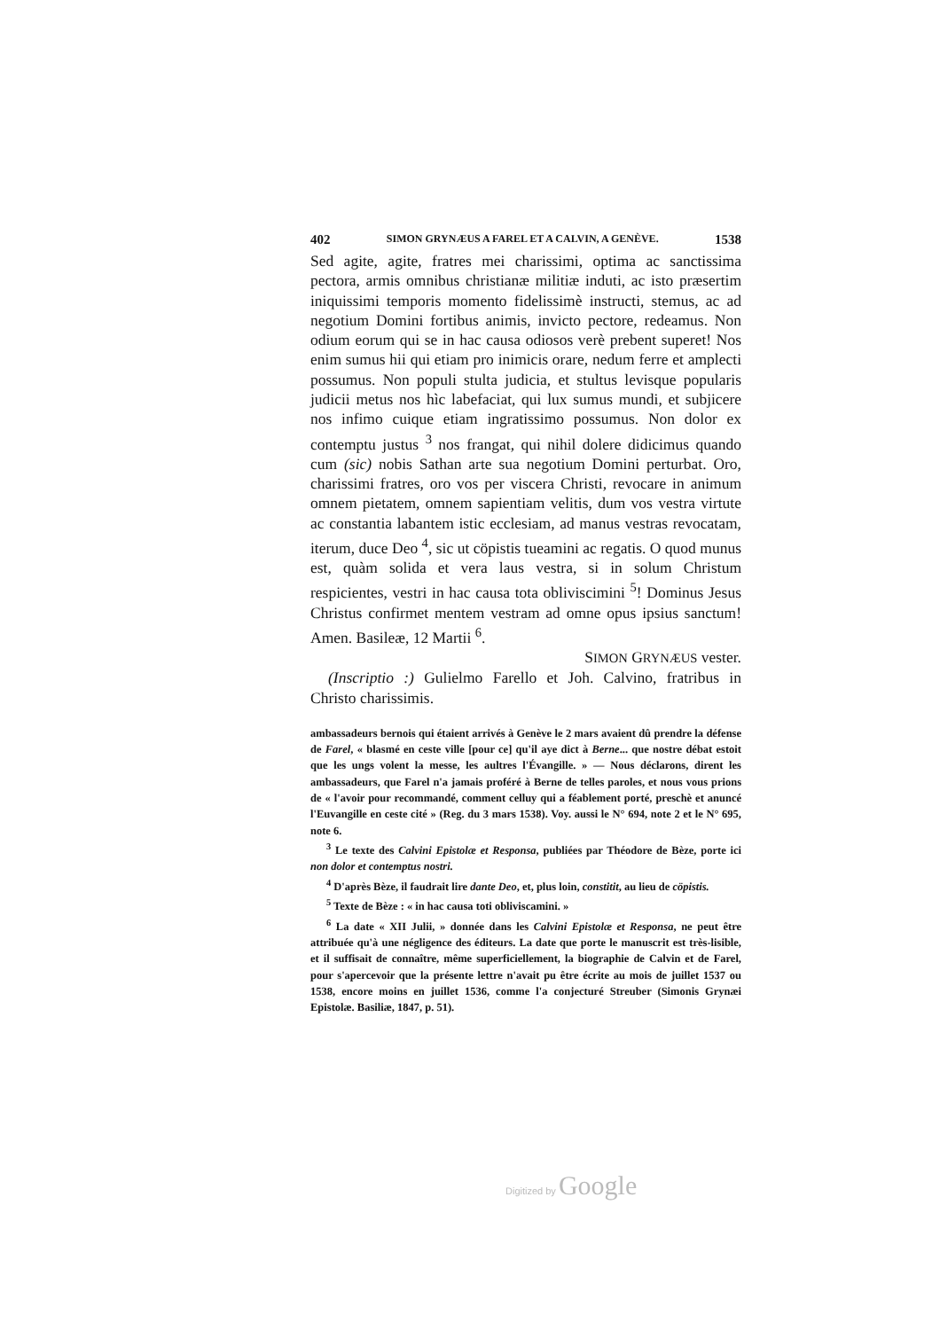402 SIMON GRYNÆUS A FAREL ET A CALVIN, A GENÈVE. 1538
Sed agite, agite, fratres mei charissimi, optima ac sanctissima pectora, armis omnibus christianæ militiæ induti, ac isto præsertim iniquissimi temporis momento fidelissimè instructi, stemus, ac ad negotium Domini fortibus animis, invicto pectore, redeamus. Non odium eorum qui se in hac causa odiosos verè prebent superet! Nos enim sumus hii qui etiam pro inimicis orare, nedum ferre et amplecti possumus. Non populi stulta judicia, et stultus levisque popularis judicii metus nos hìc labefaciat, qui lux sumus mundi, et subjicere nos infimo cuique etiam ingratissimo possumus. Non dolor ex contemptu justus <sup>3</sup> nos frangat, qui nihil dolere didicimus quando cum (sic) nobis Sathan arte sua negotium Domini perturbat. Oro, charissimi fratres, oro vos per viscera Christi, revocare in animum omnem pietatem, omnem sapientiam velitis, dum vos vestra virtute ac constantia labantem istic ecclesiam, ad manus vestras revocatam, iterum, duce Deo <sup>4</sup>, sic ut cöpistis tueamini ac regatis. O quod munus est, quàm solida et vera laus vestra, si in solum Christum respicientes, vestri in hac causa tota obliviscimini <sup>5</sup>! Dominus Jesus Christus confirmet mentem vestram ad omne opus ipsius sanctum! Amen. Basileæ, 12 Martii <sup>6</sup>.
SIMON GRYNÆUS vester.
(Inscriptio :) Gulielmo Farello et Joh. Calvino, fratribus in Christo charissimis.
ambassadeurs bernois qui étaient arrivés à Genève le 2 mars avaient dû prendre la défense de Farel, « blasmé en ceste ville [pour ce] qu'il aye dict à Berne... que nostre débat estoit que les ungs volent la messe, les aultres l'Évangille. » — Nous déclarons, dirent les ambassadeurs, que Farel n'a jamais proféré à Berne de telles paroles, et nous vous prions de « l'avoir pour recommandé, comment celluy qui a féablement porté, preschè et anuncé l'Euvangille en ceste cité » (Reg. du 3 mars 1538). Voy. aussi le N° 694, note 2 et le N° 695, note 6.
<sup>3</sup> Le texte des Calvini Epistolæ et Responsa, publiées par Théodore de Bèze, porte ici non dolor et contemptus nostri.
<sup>4</sup> D'après Bèze, il faudrait lire dante Deo, et, plus loin, constitit, au lieu de cöpistis.
<sup>5</sup> Texte de Bèze : « in hac causa toti obliviscamini. »
<sup>6</sup> La date « XII Julii, » donnée dans les Calvini Epistolæ et Responsa, ne peut être attribuée qu'à une négligence des éditeurs. La date que porte le manuscrit est très-lisible, et il suffisait de connaître, même superficiellement, la biographie de Calvin et de Farel, pour s'apercevoir que la présente lettre n'avait pu être écrite au mois de juillet 1537 ou 1538, encore moins en juillet 1536, comme l'a conjecturé Streuber (Simonis Grynæi Epistolæ. Basiliæ, 1847, p. 51).
Digitized by Google